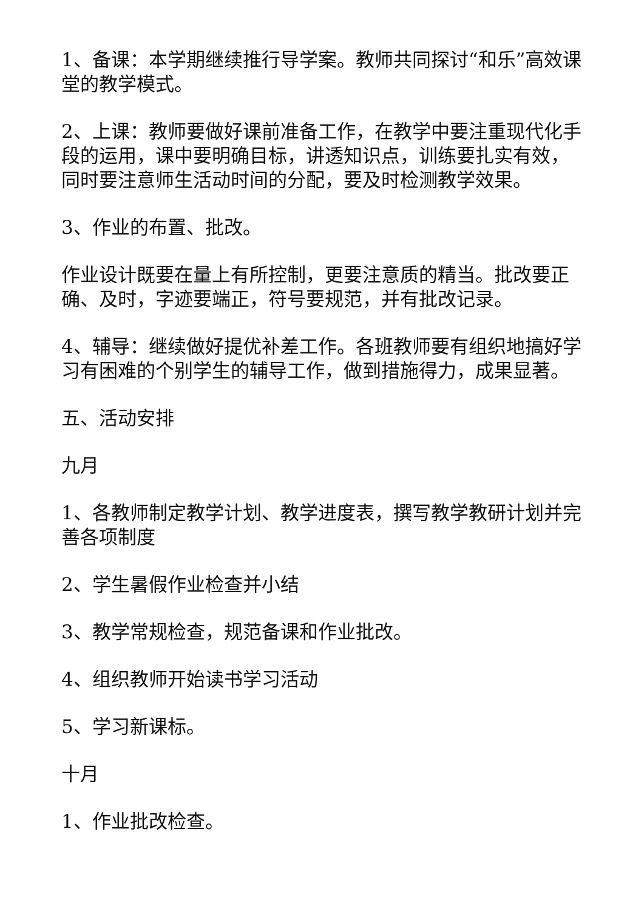1、备课：本学期继续推行导学案。教师共同探讨“和乐”高效课堂的教学模式。
2、上课：教师要做好课前准备工作，在教学中要注重现代化手段的运用，课中要明确目标，讲透知识点，训练要扎实有效，同时要注意师生活动时间的分配，要及时检测教学效果。
3、作业的布置、批改。
作业设计既要在量上有所控制，更要注意质的精当。批改要正确、及时，字迹要端正，符号要规范，并有批改记录。
4、辅导：继续做好提优补差工作。各班教师要有组织地搞好学习有困难的个别学生的辅导工作，做到措施得力，成果显著。
五、活动安排
九月
1、各教师制定教学计划、教学进度表，撰写教学教研计划并完善各项制度
2、学生暑假作业检查并小结
3、教学常规检查，规范备课和作业批改。
4、组织教师开始读书学习活动
5、学习新课标。
十月
1、作业批改检查。